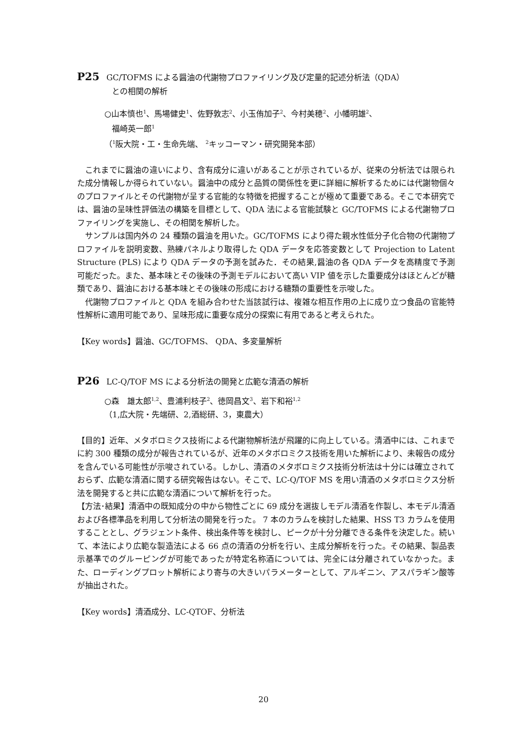P25 GC/TOFMS による醤油の代謝物プロファイリング及び定量的記述分析法（QDA）
との相関の解析
○山本慎也<sup>1</sup>、馬場健史<sup>1</sup>、佐野敦志<sup>2</sup>、小玉侑加子<sup>2</sup>、今村美穂<sup>2</sup>、小幡明雄<sup>2</sup>、
福崎英一郎<sup>1</sup>
（<sup>1</sup>阪大院・工・生命先端、 <sup>2</sup>キッコーマン・研究開発本部）
これまでに醤油の違いにより、含有成分に違いがあることが示されているが、従来の分析法では限られた成分情報しか得られていない。醤油中の成分と品質の関係性を更に詳細に解析するためには代謝物個々のプロファイルとその代謝物が呈する官能的な特徴を把握することが極めて重要である。そこで本研究では、醤油の呈味性評価法の構築を目標として、QDA 法による官能試験と GC/TOFMS による代謝物プロファイリングを実施し、その相関を解析した。
サンプルは国内外の 24 種類の醤油を用いた。GC/TOFMS により得た親水性低分子化合物の代謝物プロファイルを説明変数、熟練パネルより取得した QDA データを応答変数として Projection to Latent Structure (PLS) により QDA データの予測を試みた．その結果,醤油の各 QDA データを高精度で予測可能だった。また、基本味とその後味の予測モデルにおいて高い VIP 値を示した重要成分はほとんどが糖類であり、醤油における基本味とその後味の形成における糖類の重要性を示唆した。
代謝物プロファイルと QDA を組み合わせた当該試行は、複雑な相互作用の上に成り立つ食品の官能特性解析に適用可能であり、呈味形成に重要な成分の探索に有用であると考えられた。
【Key words】醤油、GC/TOFMS、 QDA、多変量解析
P26 LC-Q/TOF MS による分析法の開発と広範な清酒の解析
○森　雄太郎<sup>1,2</sup>、豊浦利枝子<sup>2</sup>、徳岡昌文<sup>3</sup>、岩下和裕<sup>1,2</sup>
（1,広大院・先端研、2,酒総研、3，東農大）
【目的】近年、メタボロミクス技術による代謝物解析法が飛躍的に向上している。清酒中には、これまでに約 300 種類の成分が報告されているが、近年のメタボロミクス技術を用いた解析により、未報告の成分を含んでいる可能性が示唆されている。しかし、清酒のメタボロミクス技術分析法は十分には確立されておらず、広範な清酒に関する研究報告はない。そこで、LC-Q/TOF MS を用い清酒のメタボロミクス分析法を開発すると共に広範な清酒について解析を行った。
【方法･結果】清酒中の既知成分の中から物性ごとに 69 成分を選抜しモデル清酒を作製し、本モデル清酒および各標準品を利用して分析法の開発を行った。 7 本のカラムを検討した結果、HSS T3 カラムを使用することとし、グラジェント条件、検出条件等を検討し、ピークが十分分離できる条件を決定した。続いて、本法により広範な製造法による 66 点の清酒の分析を行い、主成分解析を行った。その結果、製品表示基準でのグルーピングが可能であったが特定名称酒については、完全には分離されていなかった。また、ローディングプロット解析により寄与の大きいパラメーターとして、アルギニン、アスパラギン酸等が抽出された。
【Key words】清酒成分、LC-QTOF、分析法
20